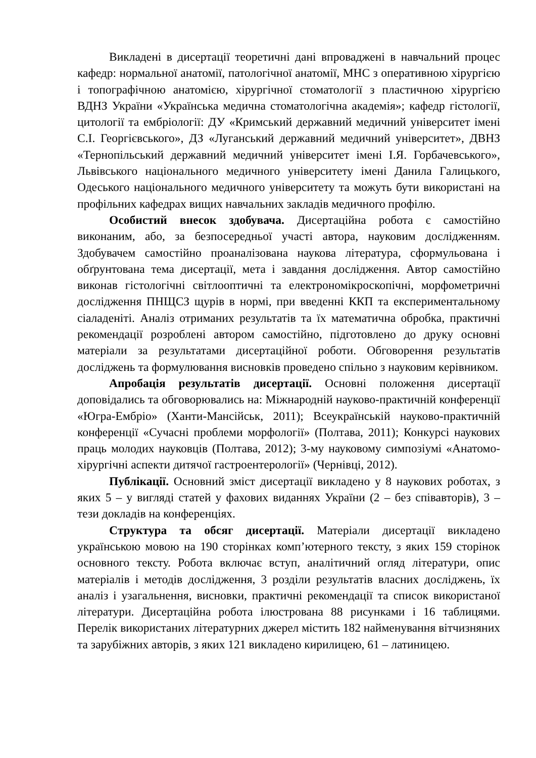Викладені в дисертації теоретичні дані впроваджені в навчальний процес кафедр: нормальної анатомії, патологічної анатомії, МНС з оперативною хірургією і топографічною анатомією, хірургічної стоматології з пластичною хірургією ВДНЗ України «Українська медична стоматологічна академія»; кафедр гістології, цитології та ембріології: ДУ «Кримський державний медичний університет імені С.І. Георгієвського», ДЗ «Луганський державний медичний університет», ДВНЗ «Тернопільський державний медичний університет імені І.Я. Горбачевського», Львівського національного медичного університету імені Данила Галицького, Одеського національного медичного університету та можуть бути використані на профільних кафедрах вищих навчальних закладів медичного профілю.
Особистий внесок здобувача. Дисертаційна робота є самостійно виконаним, або, за безпосередньої участі автора, науковим дослідженням. Здобувачем самостійно проаналізована наукова література, сформульована і обґрунтована тема дисертації, мета і завдання дослідження. Автор самостійно виконав гістологічні світлооптичні та електрономікроскопічні, морфометричні дослідження ПНЩСЗ щурів в нормі, при введенні ККП та експериментальному сіаладеніті. Аналіз отриманих результатів та їх математична обробка, практичні рекомендації розроблені автором самостійно, підготовлено до друку основні матеріали за результатами дисертаційної роботи. Обговорення результатів досліджень та формулювання висновків проведено спільно з науковим керівником.
Апробація результатів дисертації. Основні положення дисертації доповідались та обговорювались на: Міжнародній науково-практичній конференції «Югра-Ембріо» (Ханти-Мансійськ, 2011); Всеукраїнській науково-практичній конференції «Сучасні проблеми морфології» (Полтава, 2011); Конкурсі наукових праць молодих науковців (Полтава, 2012); 3-му науковому симпозіумі «Анатомо-хірургічні аспекти дитячої гастроентерології» (Чернівці, 2012).
Публікації. Основний зміст дисертації викладено у 8 наукових роботах, з яких 5 – у вигляді статей у фахових виданнях України (2 – без співавторів), 3 – тези докладів на конференціях.
Структура та обсяг дисертації. Матеріали дисертації викладено українською мовою на 190 сторінках комп’ютерного тексту, з яких 159 сторінок основного тексту. Робота включає вступ, аналітичний огляд літератури, опис матеріалів і методів дослідження, 3 розділи результатів власних досліджень, їх аналіз і узагальнення, висновки, практичні рекомендації та список використаної літератури. Дисертаційна робота ілюстрована 88 рисунками і 16 таблицями. Перелік використаних літературних джерел містить 182 найменування вітчизняних та зарубіжних авторів, з яких 121 викладено кирилицею, 61 – латиницею.